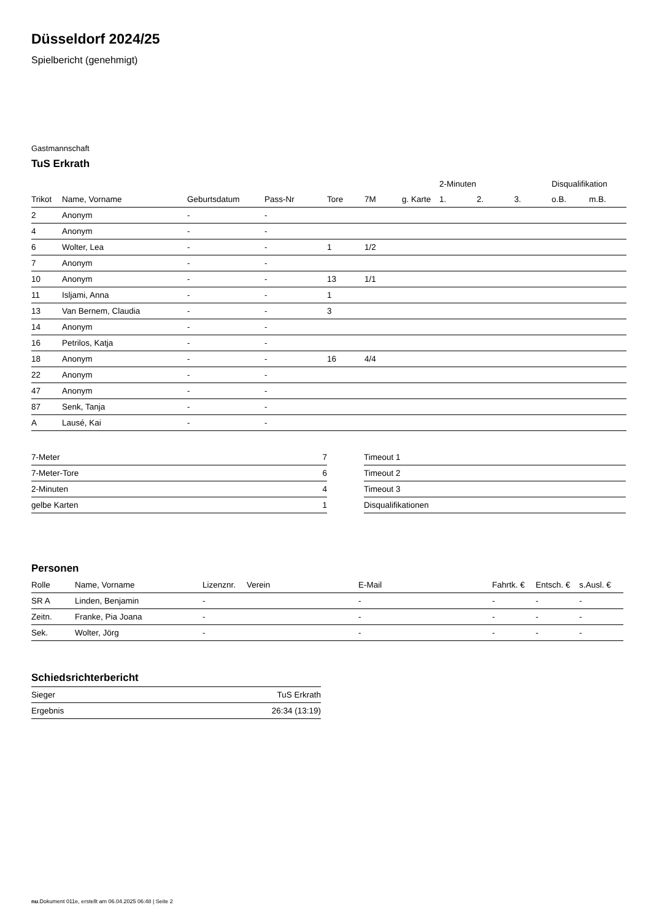Düsseldorf 2024/25
Spielbericht (genehmigt)
Gastmannschaft
TuS Erkrath
| | | | | | | | 2-Minuten | | | Disqualifikation | |
| --- | --- | --- | --- | --- | --- | --- | --- | --- | --- | --- | --- |
| Trikot | Name, Vorname | Geburtsdatum | Pass-Nr | Tore | 7M | g. Karte | 1. | 2. | 3. | o.B. | m.B. |
| 2 | Anonym | - | - | | | | | | | | |
| 4 | Anonym | - | - | | | | | | | | |
| 6 | Wolter, Lea | - | - | 1 | 1/2 | | | | | | |
| 7 | Anonym | - | - | | | | | | | | |
| 10 | Anonym | - | - | 13 | 1/1 | | | | | | |
| 11 | Isljami, Anna | - | - | 1 | | | | | | | |
| 13 | Van Bernem, Claudia | - | - | 3 | | | | | | | |
| 14 | Anonym | - | - | | | | | | | | |
| 16 | Petrilos, Katja | - | - | | | | | | | | |
| 18 | Anonym | - | - | 16 | 4/4 | | | | | | |
| 22 | Anonym | - | - | | | | | | | | |
| 47 | Anonym | - | - | | | | | | | | |
| 87 | Senk, Tanja | - | - | | | | | | | | |
| A | Lausé, Kai | - | - | | | | | | | | |
| 7-Meter | 7 |
| 7-Meter-Tore | 6 |
| 2-Minuten | 4 |
| gelbe Karten | 1 |
| Timeout 1 |
| Timeout 2 |
| Timeout 3 |
| Disqualifikationen |
Personen
| Rolle | Name, Vorname | Lizenznr. | Verein | E-Mail | Fahrtk. € | Entsch. € | s.Ausl. € |
| --- | --- | --- | --- | --- | --- | --- | --- |
| SR A | Linden, Benjamin | - | | - | - | - | - |
| Zeitn. | Franke, Pia Joana | - | | - | - | - | - |
| Sek. | Wolter, Jörg | - | | - | - | - | - |
Schiedsrichterbericht
| Sieger | TuS Erkrath |
| Ergebnis | 26:34 (13:19) |
nu.Dokument 011e, erstellt am 06.04.2025 06:48 | Seite 2